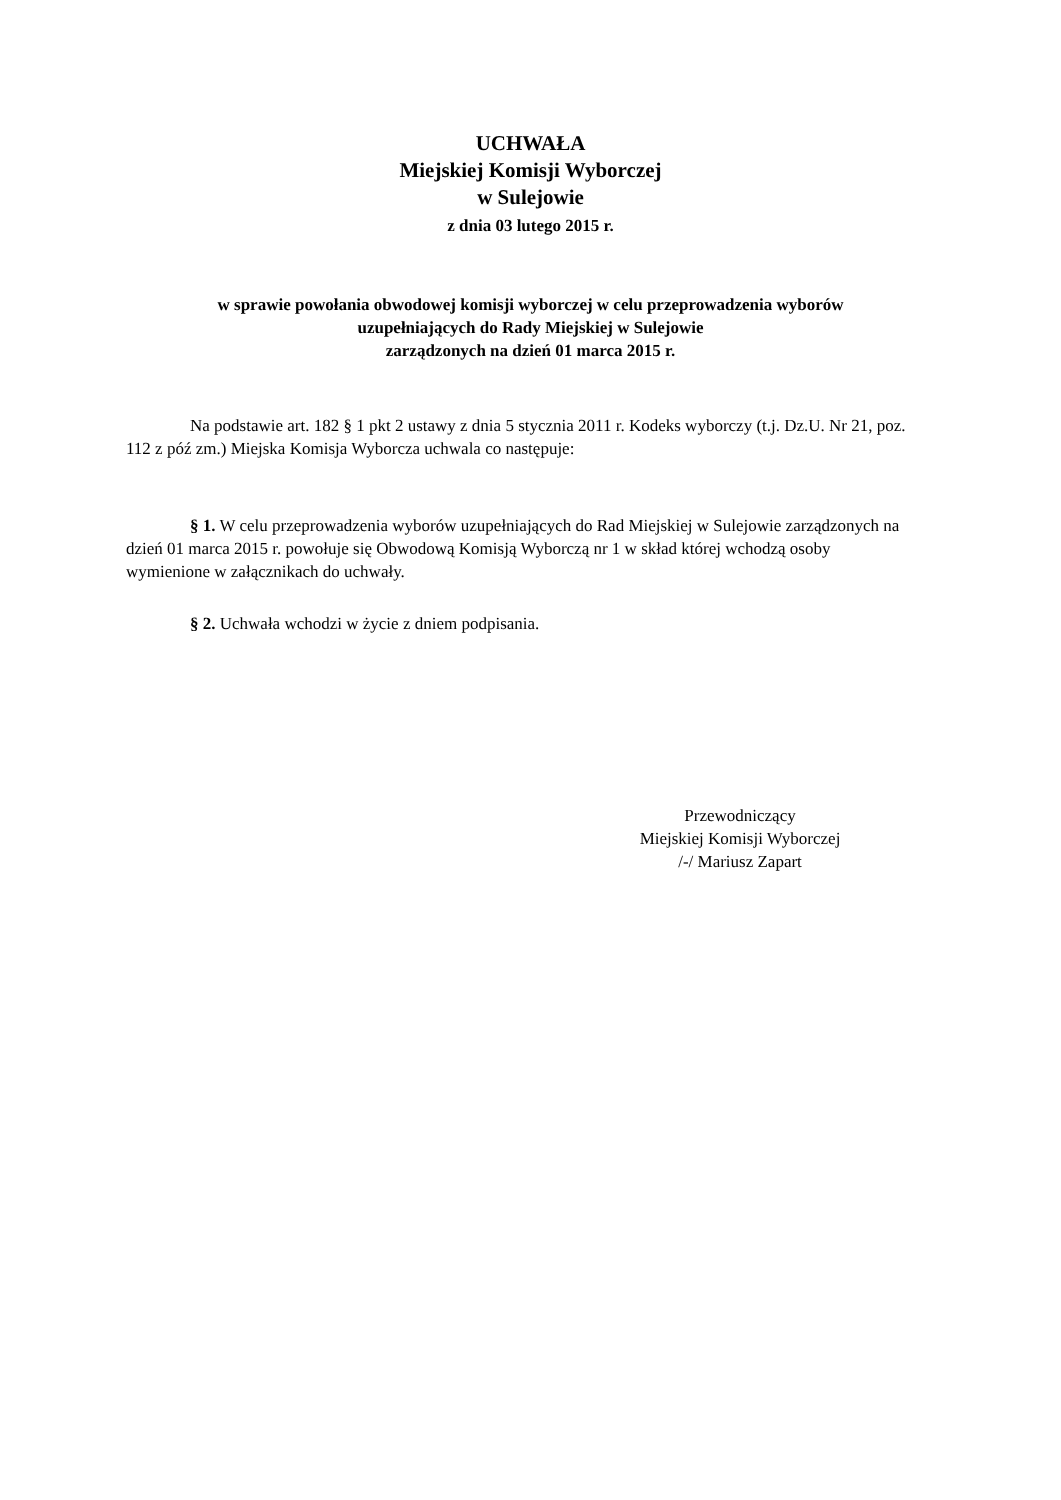UCHWAŁA
Miejskiej Komisji Wyborczej
w Sulejowie
z dnia 03 lutego 2015 r.
w sprawie powołania obwodowej komisji wyborczej w celu przeprowadzenia wyborów
uzupełniających do Rady Miejskiej w Sulejowie
zarządzonych na dzień 01 marca 2015 r.
Na podstawie art. 182 § 1 pkt 2 ustawy z dnia 5 stycznia 2011 r. Kodeks wyborczy (t.j. Dz.U. Nr 21, poz. 112 z póź zm.) Miejska Komisja Wyborcza uchwala co następuje:
§ 1. W celu przeprowadzenia wyborów uzupełniających do Rad Miejskiej w Sulejowie zarządzonych na dzień 01 marca 2015 r. powołuje się Obwodową Komisją Wyborczą nr 1 w skład której wchodzą osoby wymienione w załącznikach do uchwały.
§ 2. Uchwała wchodzi w życie z dniem podpisania.
Przewodniczący
Miejskiej Komisji Wyborczej
/-/ Mariusz Zapart